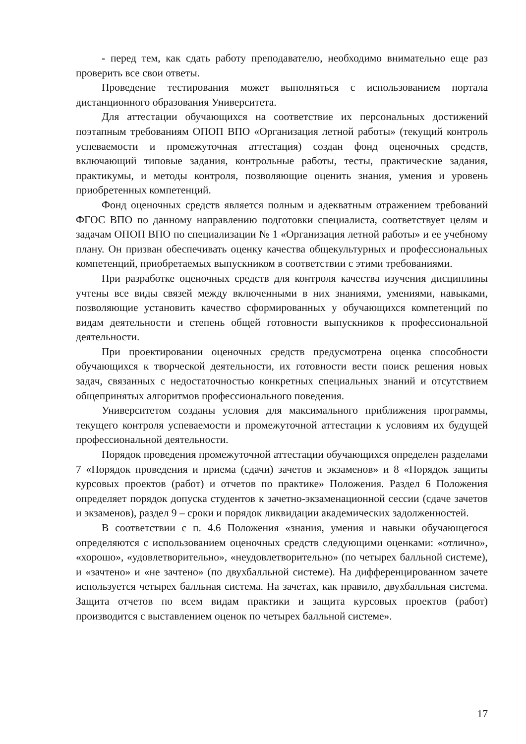- перед тем, как сдать работу преподавателю, необходимо внимательно еще раз проверить все свои ответы.
Проведение тестирования может выполняться с использованием портала дистанционного образования Университета.
Для аттестации обучающихся на соответствие их персональных достижений поэтапным требованиям ОПОП ВПО «Организация летной работы» (текущий контроль успеваемости и промежуточная аттестация) создан фонд оценочных средств, включающий типовые задания, контрольные работы, тесты, практические задания, практикумы, и методы контроля, позволяющие оценить знания, умения и уровень приобретенных компетенций.
Фонд оценочных средств является полным и адекватным отражением требований ФГОС ВПО по данному направлению подготовки специалиста, соответствует целям и задачам ОПОП ВПО по специализации № 1 «Организация летной работы» и ее учебному плану. Он призван обеспечивать оценку качества общекультурных и профессиональных компетенций, приобретаемых выпускником в соответствии с этими требованиями.
При разработке оценочных средств для контроля качества изучения дисциплины учтены все виды связей между включенными в них знаниями, умениями, навыками, позволяющие установить качество сформированных у обучающихся компетенций по видам деятельности и степень общей готовности выпускников к профессиональной деятельности.
При проектировании оценочных средств предусмотрена оценка способности обучающихся к творческой деятельности, их готовности вести поиск решения новых задач, связанных с недостаточностью конкретных специальных знаний и отсутствием общепринятых алгоритмов профессионального поведения.
Университетом созданы условия для максимального приближения программы, текущего контроля успеваемости и промежуточной аттестации к условиям их будущей профессиональной деятельности.
Порядок проведения промежуточной аттестации обучающихся определен разделами 7 «Порядок проведения и приема (сдачи) зачетов и экзаменов» и 8 «Порядок защиты курсовых проектов (работ) и отчетов по практике» Положения. Раздел 6 Положения определяет порядок допуска студентов к зачетно-экзаменационной сессии (сдаче зачетов и экзаменов), раздел 9 – сроки и порядок ликвидации академических задолженностей.
В соответствии с п. 4.6 Положения «знания, умения и навыки обучающегося определяются с использованием оценочных средств следующими оценками: «отлично», «хорошо», «удовлетворительно», «неудовлетворительно» (по четырех балльной системе), и «зачтено» и «не зачтено» (по двухбалльной системе). На дифференцированном зачете используется четырех балльная система. На зачетах, как правило, двухбалльная система. Защита отчетов по всем видам практики и защита курсовых проектов (работ) производится с выставлением оценок по четырех балльной системе».
17